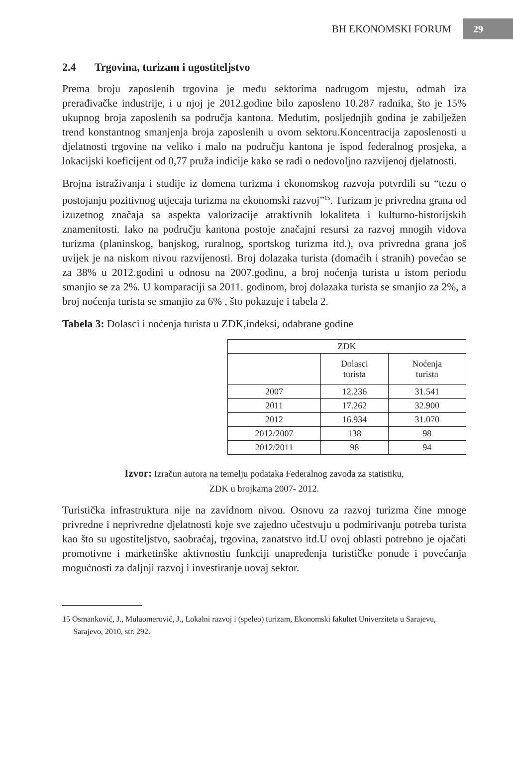BH EKONOMSKI FORUM 29
2.4 Trgovina, turizam i ugostiteljstvo
Prema broju zaposlenih trgovina je među sektorima nadrugom mjestu, odmah iza prerađivačke industrije, i u njoj je 2012.godine bilo zaposleno 10.287 radnika, što je 15% ukupnog broja zaposlenih sa područja kantona. Međutim, posljednjih godina je zabilježen trend konstantnog smanjenja broja zaposlenih u ovom sektoru.Koncentracija zaposlenosti u djelatnosti trgovine na veliko i malo na području kantona je ispod federalnog prosjeka, a lokacijski koeficijent od 0,77 pruža indicije kako se radi o nedovoljno razvijenoj djelatnosti.
Brojna istraživanja i studije iz domena turizma i ekonomskog razvoja potvrdili su “tezu o postojanju pozitivnog utjecaja turizma na ekonomski razvoj”<sup>15</sup>. Turizam je privredna grana od izuzetnog značaja sa aspekta valorizacije atraktivnih lokaliteta i kulturno-historijskih znamenitosti. Iako na području kantona postoje značajni resursi za razvoj mnogih vidova turizma (planinskog, banjskog, ruralnog, sportskog turizma itd.), ova privredna grana još uvijek je na niskom nivou razvijenosti. Broj dolazaka turista (domaćih i stranih) povećao se za 38% u 2012.godini u odnosu na 2007.godinu, a broj noćenja turista u istom periodu smanjio se za 2%. U komparaciji sa 2011. godinom, broj dolazaka turista se smanjio za 2%, a broj noćenja turista se smanjio za 6% , što pokazuje i tabela 2.
Tabela 3: Dolasci i noćenja turista u ZDK,indeksi, odabrane godine
| ZDK | | |
| | Dolasci turista | Noćenja turista |
| 2007 | 12.236 | 31.541 |
| 2011 | 17.262 | 32.900 |
| 2012 | 16.934 | 31.070 |
| 2012/2007 | 138 | 98 |
| 2012/2011 | 98 | 94 |
Izvor: Izračun autora na temelju podataka Federalnog zavoda za statistiku,
ZDK u brojkama 2007- 2012.
Turistička infrastruktura nije na zavidnom nivou. Osnovu za razvoj turizma čine mnoge privredne i neprivredne djelatnosti koje sve zajedno učestvuju u podmirivanju potreba turista kao što su ugostiteljstvo, saobraćaj, trgovina, zanatstvo itd.U ovoj oblasti potrebno je ojačati promotivne i marketinške aktivnostiu funkciji unapređenja turističke ponude i povećanja mogućnosti za daljnji razvoj i investiranje uovaj sektor.
15 Osmanković, J., Mulaomerović, J., Lokalni razvoj i (speleo) turizam, Ekonomski fakultet Univerziteta u Sarajevu, Sarajevo, 2010, str. 292.